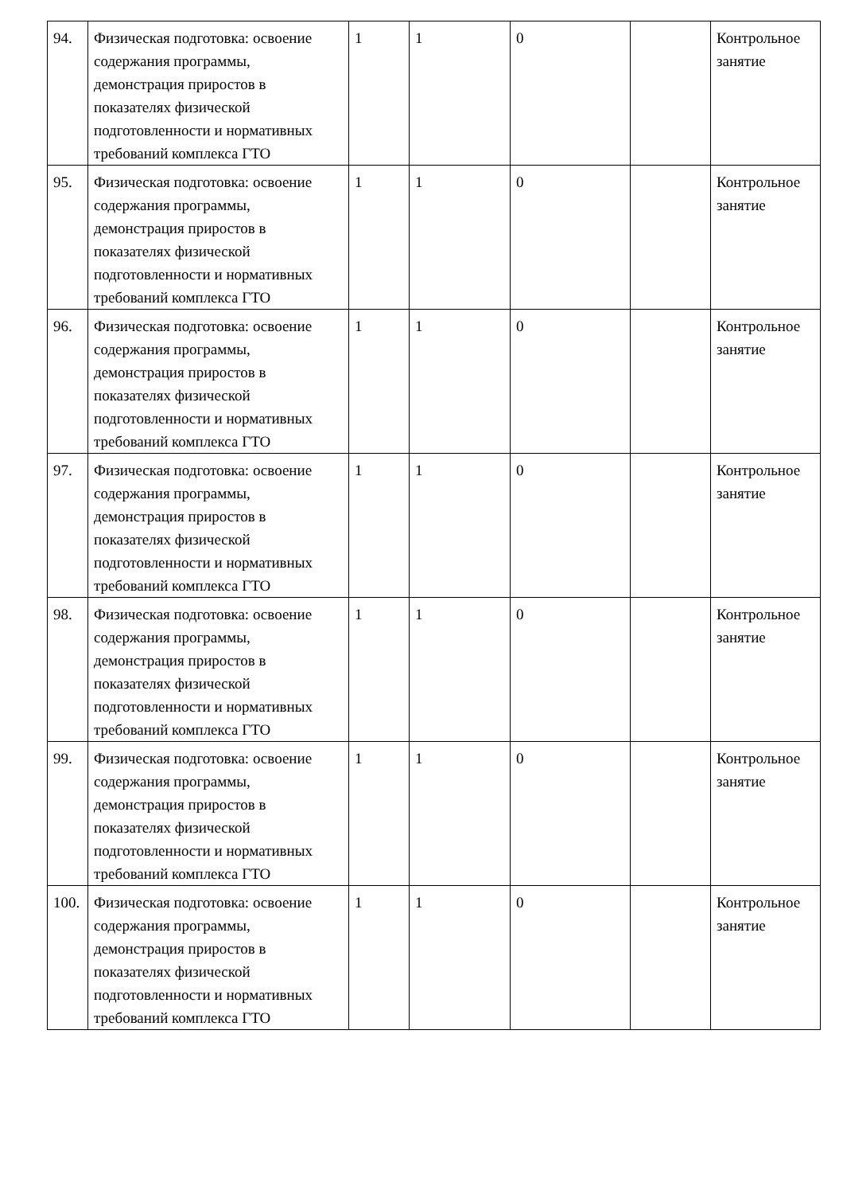| 94. | Физическая подготовка: освоение содержания программы, демонстрация приростов в показателях физической подготовленности и нормативных требований комплекса ГТО | 1 | 1 | 0 | | Контрольное занятие |
| 95. | Физическая подготовка: освоение содержания программы, демонстрация приростов в показателях физической подготовленности и нормативных требований комплекса ГТО | 1 | 1 | 0 | | Контрольное занятие |
| 96. | Физическая подготовка: освоение содержания программы, демонстрация приростов в показателях физической подготовленности и нормативных требований комплекса ГТО | 1 | 1 | 0 | | Контрольное занятие |
| 97. | Физическая подготовка: освоение содержания программы, демонстрация приростов в показателях физической подготовленности и нормативных требований комплекса ГТО | 1 | 1 | 0 | | Контрольное занятие |
| 98. | Физическая подготовка: освоение содержания программы, демонстрация приростов в показателях физической подготовленности и нормативных требований комплекса ГТО | 1 | 1 | 0 | | Контрольное занятие |
| 99. | Физическая подготовка: освоение содержания программы, демонстрация приростов в показателях физической подготовленности и нормативных требований комплекса ГТО | 1 | 1 | 0 | | Контрольное занятие |
| 100. | Физическая подготовка: освоение содержания программы, демонстрация приростов в показателях физической подготовленности и нормативных требований комплекса ГТО | 1 | 1 | 0 | | Контрольное занятие |